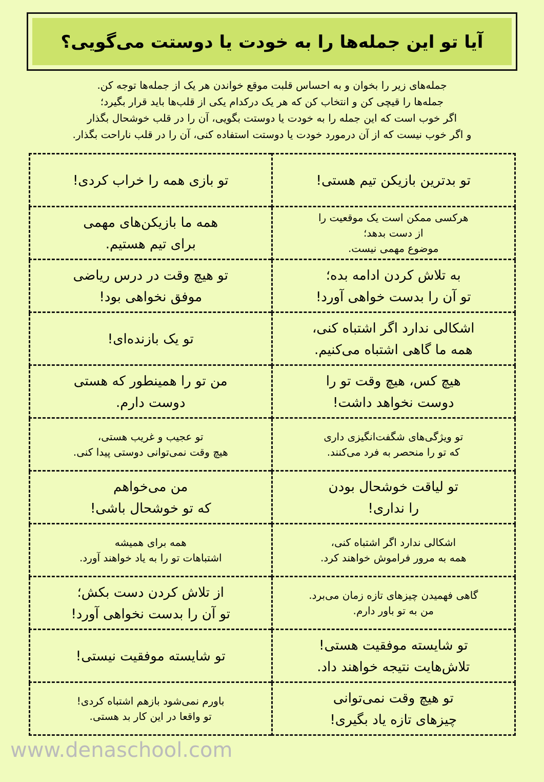آیا تو این جمله‌ها را به خودت یا دوستت می‌گویی؟
جمله‌های زیر را بخوان و به احساس قلبت موقع خواندن هر یک از جمله‌ها توجه کن.
جمله‌ها را قیچی کن و انتخاب کن که هر یک درکدام یکی از قلب‌ها باید قرار بگیرد؛
اگر خوب است که این جمله را به خودت یا دوستت بگویی، آن را در قلب خوشحال بگذار
و اگر خوب نیست که از آن درمورد خودت یا دوستت استفاده کنی، آن را در قلب ناراحت بگذار.
| تو بدترین بازیکن تیم هستی! | تو بازی همه را خراب کردی! |
| هرکسی ممکن است یک موقعیت را از دست بدهد؛ موضوع مهمی نیست. | همه ما بازیکن‌های مهمی برای تیم هستیم. |
| به تلاش کردن ادامه بده؛ تو آن را بدست خواهی آورد! | تو هیچ وقت در درس ریاضی موفق نخواهی بود! |
| اشکالی ندارد اگر اشتباه کنی، همه ما گاهی اشتباه می‌کنیم. | تو یک بازنده‌ای! |
| هیچ کس، هیچ وقت تو را دوست نخواهد داشت! | من تو را همینطور که هستی دوست دارم. |
| تو ویژگی‌های شگفت‌انگیزی داری که تو را منحصر به فرد می‌کنند. | تو عجیب و غریب هستی، هیچ وقت نمی‌توانی دوستی پیدا کنی. |
| تو لیاقت خوشحال بودن را نداری! | من می‌خواهم که تو خوشحال باشی! |
| اشکالی ندارد اگر اشتباه کنی، همه به مرور فراموش خواهند کرد. | همه برای همیشه اشتباهات تو را به یاد خواهند آورد. |
| گاهی فهمیدن چیزهای تازه زمان می‌برد. من به تو باور دارم. | از تلاش کردن دست بکش؛ تو آن را بدست نخواهی آورد! |
| تو شایسته موفقیت هستی! تلاش‌هایت نتیجه خواهند داد. | تو شایسته موفقیت نیستی! |
| تو هیچ وقت نمی‌توانی چیزهای تازه یاد بگیری! | باورم نمی‌شود بازهم اشتباه کردی! تو واقعا در این کار بد هستی. |
www.denaschool.com